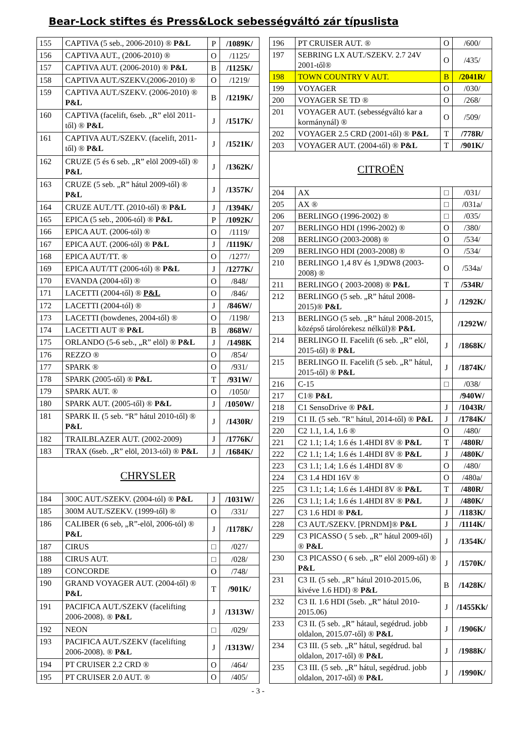Bear-Lock stiftes és Press&Lock sebességváltó zár típuslista
| 155 | CAPTIVA (5 seb., 2006-2010) ® P&L | P | /1089K/ |
| 156 | CAPTIVA AUT., (2006-2010) ® | O | /1125/ |
| 157 | CAPTIVA AUT. (2006-2010) ® P&L | B | /1125K/ |
| 158 | CAPTIVA AUT./SZEKV.(2006-2010) ® | O | /1219/ |
| 159 | CAPTIVA AUT./SZEKV. (2006-2010) ® P&L | B | /1219K/ |
| 160 | CAPTIVA (facelift, 6seb. „R” elöl 2011-től) ® P&L | J | /1517K/ |
| 161 | CAPTIVA AUT./SZEKV. (facelift, 2011-től) ® P&L | J | /1521K/ |
| 162 | CRUZE (5 és 6 seb. „R” elöl 2009-től) ® P&L | J | /1362K/ |
| 163 | CRUZE (5 seb. „R” hátul 2009-től) ® P&L | J | /1357K/ |
| 164 | CRUZE AUT./TT. (2010-től) ® P&L | J | /1394K/ |
| 165 | EPICA (5 seb., 2006-tól) ® P&L | P | /1092K/ |
| 166 | EPICA AUT. (2006-tól) ® | O | /1119/ |
| 167 | EPICA AUT. (2006-tól) ® P&L | J | /1119K/ |
| 168 | EPICA AUT/TT. ® | O | /1277/ |
| 169 | EPICA AUT/TT (2006-tól) ® P&L | J | /1277K/ |
| 170 | EVANDA (2004-től) ® | O | /848/ |
| 171 | LACETTI (2004-től) ® P&L | O | /846/ |
| 172 | LACETTI (2004-tól) ® | J | /846W/ |
| 173 | LACETTI (bowdenes, 2004-től) ® | O | /1198/ |
| 174 | LACETTI AUT ® P&L | B | /868W/ |
| 175 | ORLANDO (5-6 seb., „R” elöl) ® P&L | J | /1498K |
| 176 | REZZO ® | O | /854/ |
| 177 | SPARK ® | O | /931/ |
| 178 | SPARK (2005-től) ® P&L | T | /931W/ |
| 179 | SPARK AUT. ® | O | /1050/ |
| 180 | SPARK AUT. (2005-től) ® P&L | J | /1050W/ |
| 181 | SPARK II. (5 seb. “R” hátul 2010-től) ® P&L | J | /1430R/ |
| 182 | TRAILBLAZER AUT. (2002-2009) | J | /1776K/ |
| 183 | TRAX (6seb. „R” elöl, 2013-tól) ® P&L | J | /1684K/ |
| CHRYSLER | | | |
| 184 | 300C AUT./SZEKV. (2004-tól) ® P&L | J | /1031W/ |
| 185 | 300M AUT./SZEKV. (1999-től) ® | O | /331/ |
| 186 | CALIBER (6 seb, „R”-elöl, 2006-tól) ® P&L | J | /1178K/ |
| 187 | CIRUS | □ | /027/ |
| 188 | CIRUS AUT. | □ | /028/ |
| 189 | CONCORDE | O | /748/ |
| 190 | GRAND VOYAGER AUT. (2004-től) ® P&L | T | /901K/ |
| 191 | PACIFICA AUT./SZEKV (facelifting 2006-2008). ® P&L | J | /1313W/ |
| 192 | NEON | □ | /029/ |
| 193 | PACIFICA AUT./SZEKV (facelifting 2006-2008). ® P&L | J | /1313W/ |
| 194 | PT CRUISER 2.2 CRD ® | O | /464/ |
| 195 | PT CRUISER 2.0 AUT. ® | O | /405/ |
| 196 | PT CRUISER AUT. ® | O | /600/ |
| 197 | SEBRING LX AUT./SZEKV. 2.7 24V 2001-től® | O | /435/ |
| 198 | TOWN COUNTRY V AUT. | B | /2041R/ |
| 199 | VOYAGER | O | /030/ |
| 200 | VOYAGER SE TD ® | O | /268/ |
| 201 | VOYAGER AUT. (sebességváltó kar a kormánynál) ® | O | /509/ |
| 202 | VOYAGER 2.5 CRD (2001-től) ® P&L | T | /778R/ |
| 203 | VOYAGER AUT. (2004-től) ® P&L | T | /901K/ |
| CITROËN | | | |
| 204 | AX | □ | /031/ |
| 205 | AX ® | □ | /031a/ |
| 206 | BERLINGO (1996-2002) ® | □ | /035/ |
| 207 | BERLINGO HDI (1996-2002) ® | O | /380/ |
| 208 | BERLINGO (2003-2008) ® | O | /534/ |
| 209 | BERLINGO HDI (2003-2008) ® | O | /534/ |
| 210 | BERLINGO 1,4 8V és 1,9DW8 (2003-2008) ® | O | /534a/ |
| 211 | BERLINGO ( 2003-2008) ® P&L | T | /534R/ |
| 212 | BERLINGO (5 seb. „R” hátul 2008-2015)® P&L | J | /1292K/ |
| 213 | BERLINGO (5 seb. „R” hátul 2008-2015, középső tárolórekesz nélkül)® P&L | | /1292W/ |
| 214 | BERLINGO II. Facelift (6 seb. „R” elöl, 2015-től) ® P&L | J | /1868K/ |
| 215 | BERLINGO II. Facelift (5 seb. „R” hátul, 2015-től) ® P&L | J | /1874K/ |
| 216 | C-15 | □ | /038/ |
| 217 | C1® P&L | | /940W/ |
| 218 | C1 SensoDrive ® P&L | J | /1043R/ |
| 219 | C1 II. (5 seb. "R" hátul, 2014-től) ® P&L | J | /1784K/ |
| 220 | C2 1.1, 1.4, 1.6 ® | O | /480/ |
| 221 | C2 1.1; 1.4; 1.6 és 1.4HDI 8V ® P&L | T | /480R/ |
| 222 | C2 1.1; 1.4; 1.6 és 1.4HDI 8V ® P&L | J | /480K/ |
| 223 | C3 1.1; 1.4; 1.6 és 1.4HDI 8V ® | O | /480/ |
| 224 | C3 1.4 HDI 16V ® | O | /480a/ |
| 225 | C3 1.1; 1.4; 1.6 és 1.4HDI 8V ® P&L | T | /480R/ |
| 226 | C3 1.1; 1.4; 1.6 és 1.4HDI 8V ® P&L | J | /480K/ |
| 227 | C3 1.6 HDI ® P&L | J | /1183K/ |
| 228 | C3 AUT./SZEKV. [PRNDM]® P&L | J | /1114K/ |
| 229 | C3 PICASSO ( 5 seb. „R” hátul 2009-től) ® P&L | J | /1354K/ |
| 230 | C3 PICASSO ( 6 seb. „R” elöl 2009-től) ® P&L | J | /1570K/ |
| 231 | C3 II. (5 seb. „R” hátul 2010-2015.06, kivéve 1.6 HDI) ® P&L | B | /1428K/ |
| 232 | C3 II. 1.6 HDI (5seb. „R” hátul 2010-2015.06) | J | /1455Kk/ |
| 233 | C3 II. (5 seb. „R” hátaul, segédrud. jobb oldalon, 2015.07-től) ® P&L | J | /1906K/ |
| 234 | C3 III. (5 seb. „R” hátul, segédrud. bal oldalon, 2017-től) ® P&L | J | /1988K/ |
| 235 | C3 III. (5 seb. „R” hátul, segédrud. jobb oldalon, 2017-től) ® P&L | J | /1990K/ |
- 3 -